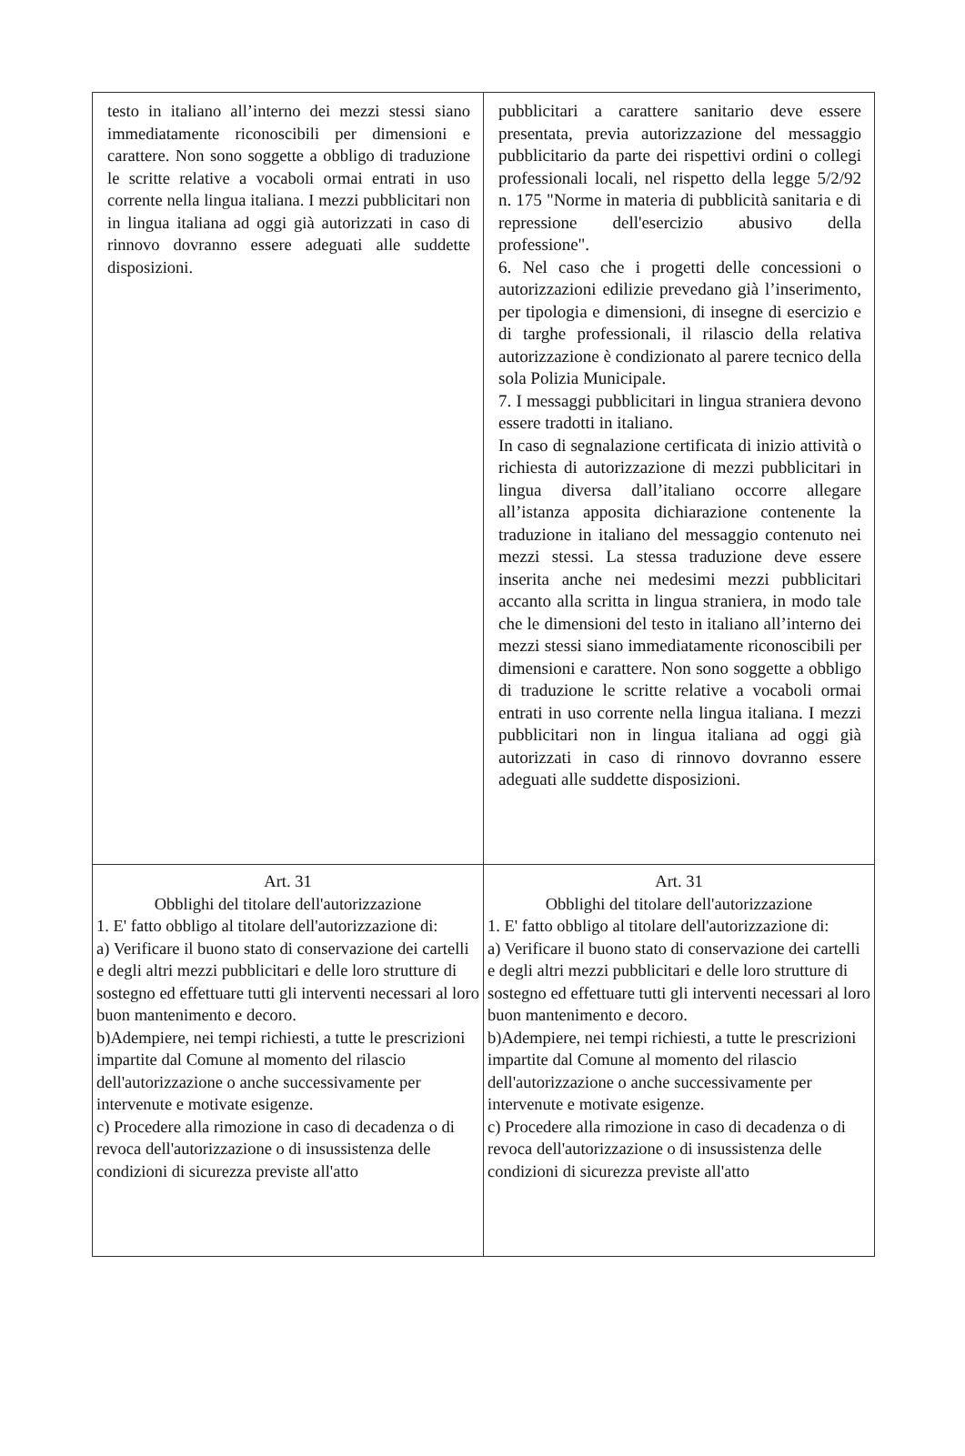| testo in italiano all’interno dei mezzi stessi siano immediatamente riconoscibili per dimensioni e carattere. Non sono soggette a obbligo di traduzione le scritte relative a vocaboli ormai entrati in uso corrente nella lingua italiana. I mezzi pubblicitari non in lingua italiana ad oggi già autorizzati in caso di rinnovo dovranno essere adeguati alle suddette disposizioni. | pubblicitari a carattere sanitario deve essere presentata, previa autorizzazione del messaggio pubblicitario da parte dei rispettivi ordini o collegi professionali locali, nel rispetto della legge 5/2/92 n. 175 "Norme in materia di pubblicità sanitaria e di repressione dell'esercizio abusivo della professione". 6. Nel caso che i progetti delle concessioni o autorizzazioni edilizie prevedano già l’inserimento, per tipologia e dimensioni, di insegne di esercizio e di targhe professionali, il rilascio della relativa autorizzazione è condizionato al parere tecnico della sola Polizia Municipale. 7. I messaggi pubblicitari in lingua straniera devono essere tradotti in italiano. In caso di segnalazione certificata di inizio attività o richiesta di autorizzazione di mezzi pubblicitari in lingua diversa dall’italiano occorre allegare all’istanza apposita dichiarazione contenente la traduzione in italiano del messaggio contenuto nei mezzi stessi. La stessa traduzione deve essere inserita anche nei medesimi mezzi pubblicitari accanto alla scritta in lingua straniera, in modo tale che le dimensioni del testo in italiano all’interno dei mezzi stessi siano immediatamente riconoscibili per dimensioni e carattere. Non sono soggette a obbligo di traduzione le scritte relative a vocaboli ormai entrati in uso corrente nella lingua italiana. I mezzi pubblicitari non in lingua italiana ad oggi già autorizzati in caso di rinnovo dovranno essere adeguati alle suddette disposizioni. |
| Art. 31 Obblighi del titolare dell'autorizzazione 1. E' fatto obbligo al titolare dell'autorizzazione di: a) Verificare il buono stato di conservazione dei cartelli e degli altri mezzi pubblicitari e delle loro strutture di sostegno ed effettuare tutti gli interventi necessari al loro buon mantenimento e decoro. b)Adempiere, nei tempi richiesti, a tutte le prescrizioni impartite dal Comune al momento del rilascio dell'autorizzazione o anche successivamente per intervenute e motivate esigenze. c) Procedere alla rimozione in caso di decadenza o di revoca dell'autorizzazione o di insussistenza delle condizioni di sicurezza previste all'atto | Art. 31 Obblighi del titolare dell'autorizzazione 1. E' fatto obbligo al titolare dell'autorizzazione di: a) Verificare il buono stato di conservazione dei cartelli e degli altri mezzi pubblicitari e delle loro strutture di sostegno ed effettuare tutti gli interventi necessari al loro buon mantenimento e decoro. b)Adempiere, nei tempi richiesti, a tutte le prescrizioni impartite dal Comune al momento del rilascio dell'autorizzazione o anche successivamente per intervenute e motivate esigenze. c) Procedere alla rimozione in caso di decadenza o di revoca dell'autorizzazione o di insussistenza delle condizioni di sicurezza previste all'atto |